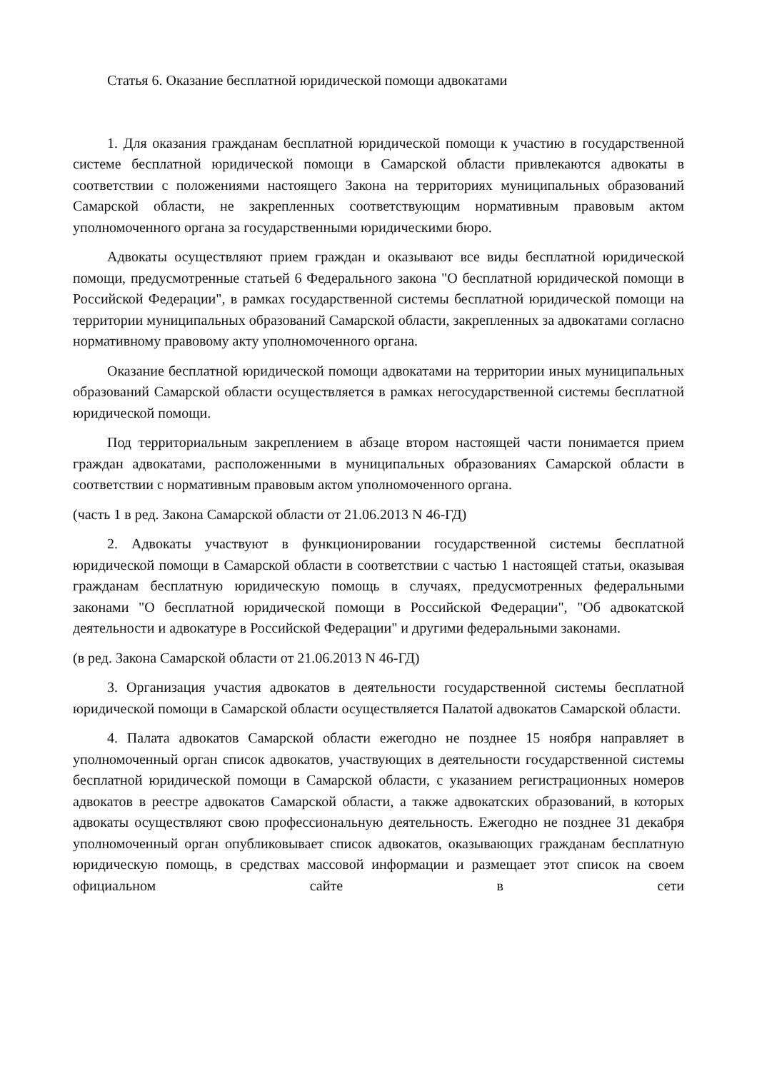Статья 6. Оказание бесплатной юридической помощи адвокатами
1. Для оказания гражданам бесплатной юридической помощи к участию в государственной системе бесплатной юридической помощи в Самарской области привлекаются адвокаты в соответствии с положениями настоящего Закона на территориях муниципальных образований Самарской области, не закрепленных соответствующим нормативным правовым актом уполномоченного органа за государственными юридическими бюро.
Адвокаты осуществляют прием граждан и оказывают все виды бесплатной юридической помощи, предусмотренные статьей 6 Федерального закона "О бесплатной юридической помощи в Российской Федерации", в рамках государственной системы бесплатной юридической помощи на территории муниципальных образований Самарской области, закрепленных за адвокатами согласно нормативному правовому акту уполномоченного органа.
Оказание бесплатной юридической помощи адвокатами на территории иных муниципальных образований Самарской области осуществляется в рамках негосударственной системы бесплатной юридической помощи.
Под территориальным закреплением в абзаце втором настоящей части понимается прием граждан адвокатами, расположенными в муниципальных образованиях Самарской области в соответствии с нормативным правовым актом уполномоченного органа.
(часть 1 в ред. Закона Самарской области от 21.06.2013 N 46-ГД)
2. Адвокаты участвуют в функционировании государственной системы бесплатной юридической помощи в Самарской области в соответствии с частью 1 настоящей статьи, оказывая гражданам бесплатную юридическую помощь в случаях, предусмотренных федеральными законами "О бесплатной юридической помощи в Российской Федерации", "Об адвокатской деятельности и адвокатуре в Российской Федерации" и другими федеральными законами.
(в ред. Закона Самарской области от 21.06.2013 N 46-ГД)
3. Организация участия адвокатов в деятельности государственной системы бесплатной юридической помощи в Самарской области осуществляется Палатой адвокатов Самарской области.
4. Палата адвокатов Самарской области ежегодно не позднее 15 ноября направляет в уполномоченный орган список адвокатов, участвующих в деятельности государственной системы бесплатной юридической помощи в Самарской области, с указанием регистрационных номеров адвокатов в реестре адвокатов Самарской области, а также адвокатских образований, в которых адвокаты осуществляют свою профессиональную деятельность. Ежегодно не позднее 31 декабря уполномоченный орган опубликовывает список адвокатов, оказывающих гражданам бесплатную юридическую помощь, в средствах массовой информации и размещает этот список на своем официальном сайте в сети